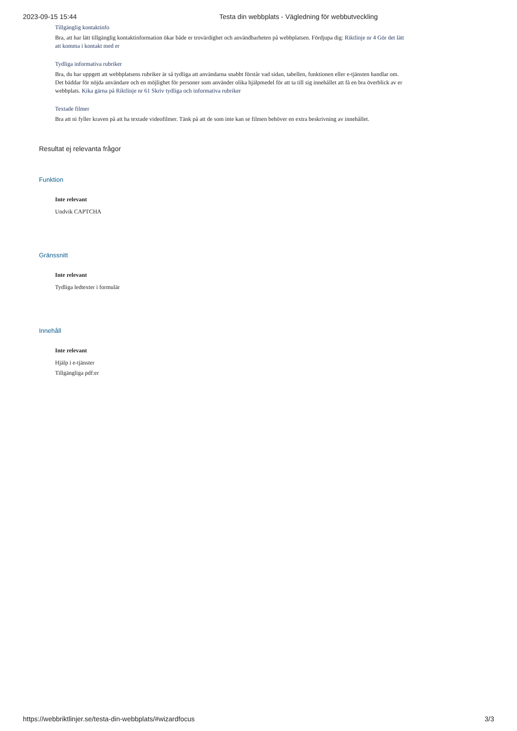2023-09-15 15:44 Testa din webbplats - Vägledning för webbutveckling
Tillgänglig kontaktinfo
Bra, att har lätt tillgänglig kontaktinformation ökar både er trovärdighet och användbarheten på webbplatsen. Fördjupa dig: Riktlinje nr 4 Gör det lätt att komma i kontakt med er
Tydliga informativa rubriker
Bra, du har uppgett att webbplatsens rubriker är så tydliga att användarna snabbt förstår vad sidan, tabellen, funktionen eller e-tjänsten handlar om. Det bäddar för nöjda användare och en möjlighet för personer som använder olika hjälpmedel för att ta till sig innehållet att få en bra överblick av er webbplats. Kika gärna på Riktlinje nr 61 Skriv tydliga och informativa rubriker
Textade filmer
Bra att ni fyller kraven på att ha textade videofilmer. Tänk på att de som inte kan se filmen behöver en extra beskrivning av innehållet.
Resultat ej relevanta frågor
Funktion
Inte relevant
Undvik CAPTCHA
Gränssnitt
Inte relevant
Tydliga ledtexter i formulär
Innehåll
Inte relevant
Hjälp i e-tjänster
Tillgängliga pdf:er
https://webbriktlinjer.se/testa-din-webbplats/#wizardfocus 3/3